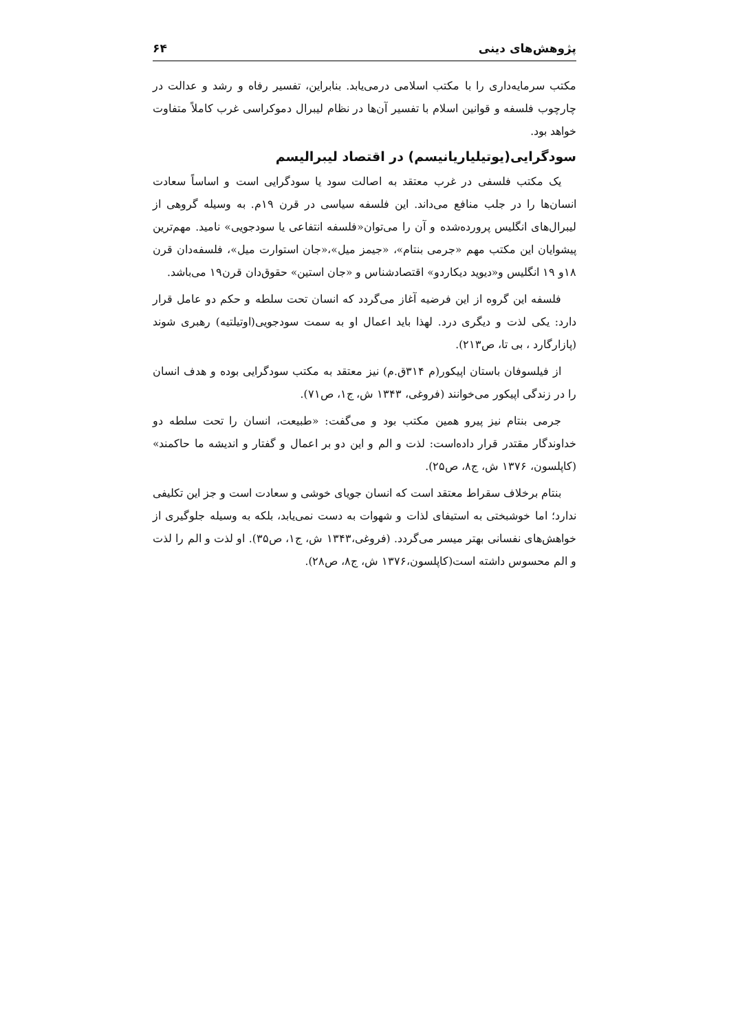پژوهش‌های دینی ۶۴
مکتب سرمایه‌داری را با مکتب اسلامی درمی‌یابد. بنابراین، تفسیر رفاه و رشد و عدالت در چارچوب فلسفه و قوانین اسلام با تفسیر آن‌ها در نظام لیبرال دموکراسی غرب کاملاً متفاوت خواهد بود.
سودگرایی(یوتیلیاریانیسم) در اقتصاد لیبرالیسم
یک مکتب فلسفی در غرب معتقد به اصالت سود یا سودگرایی است و اساساً سعادت انسان‌ها را در جلب منافع می‌داند. این فلسفه سیاسی در قرن ۱۹م. به وسیله گروهی از لیبرال‌های انگلیس پرورده‌شده و آن را می‌توان«فلسفه انتفاعی یا سودجویی» نامید. مهم‌ترین پیشوایان این مکتب مهم «جرمی بنتام»، «جیمز میل»،«جان استوارت میل»، فلسفه‌دان قرن ۱۸و ۱۹ انگلیس و«دیوید دیکاردو» اقتصادشناس و «جان استین» حقوق‌دان قرن۱۹ می‌باشد.
فلسفه این گروه از این فرضیه آغاز می‌گردد که انسان تحت سلطه و حکم دو عامل قرار دارد: یکی لذت و دیگری درد. لهذا باید اعمال او به سمت سودجویی(اوتیلتیه) رهبری شوند (پازارگارد ، بی تا، ص۲۱۳).
از فیلسوفان باستان اپیکور(م ۳۱۴ق.م) نیز معتقد به مکتب سودگرایی بوده و هدف انسان را در زندگی اپیکور می‌خوانند (فروغی، ۱۳۴۳ ش، ج۱، ص۷۱).
جرمی بنتام نیز پیرو همین مکتب بود و می‌گفت: «طبیعت، انسان را تحت سلطه دو خداوندگار مقتدر قرار داده‌است: لذت و الم و این دو بر اعمال و گفتار و اندیشه ما حاکمند» (کاپلسون، ۱۳۷۶ ش، ج۸، ص۲۵).
بنتام برخلاف سقراط معتقد است که انسان جویای خوشی و سعادت است و جز این تکلیفی ندارد؛ اما خوشبختی به استیفای لذات و شهوات به دست نمی‌یابد، بلکه به وسیله جلوگیری از خواهش‌های نفسانی بهتر میسر می‌گردد. (فروغی،۱۳۴۳ ش، ج۱، ص۳۵). او لذت و الم را لذت و الم محسوس داشته است(کاپلسون،۱۳۷۶ ش، ج۸، ص۲۸).